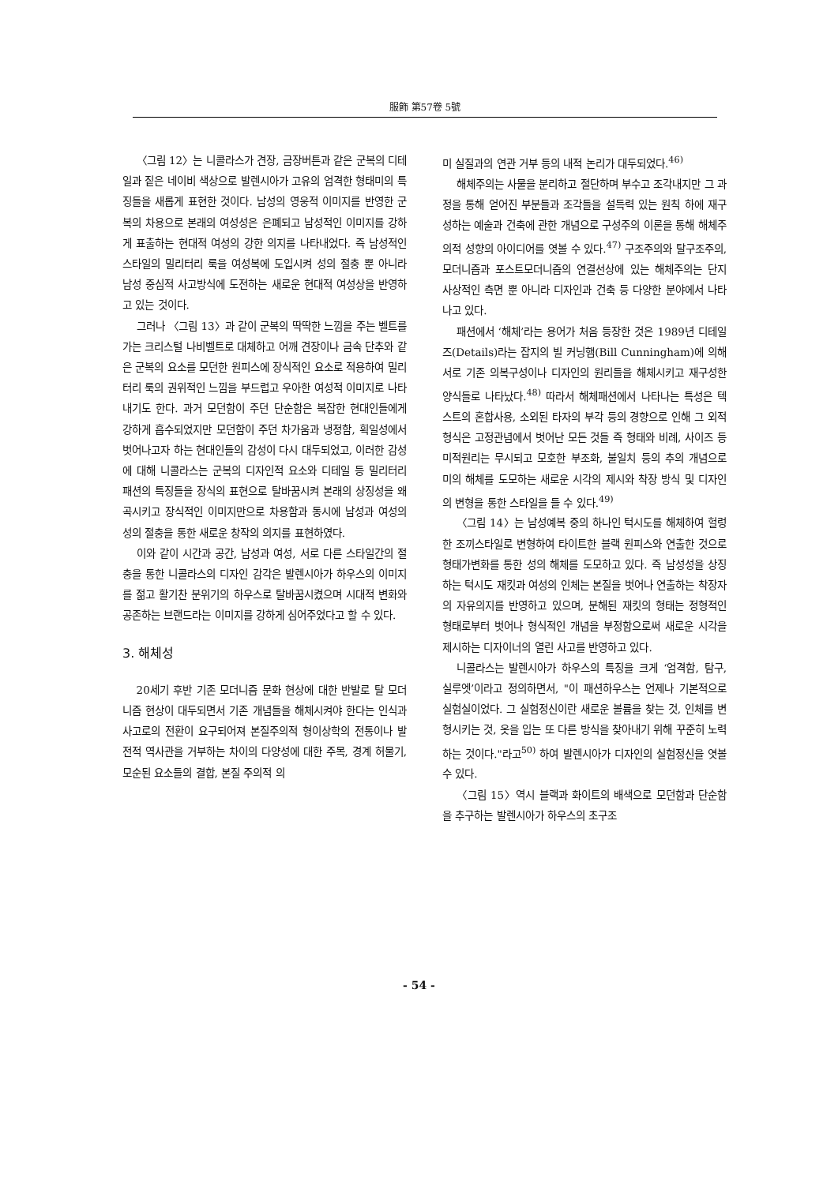服飾 第57卷 5號
〈그림 12〉는 니콜라스가 견장, 금장버튼과 같은 군복의 디테일과 짙은 네이비 색상으로 발렌시아가 고유의 엄격한 형태미의 특징들을 새롭게 표현한 것이다. 남성의 영웅적 이미지를 반영한 군복의 차용으로 본래의 여성성은 은폐되고 남성적인 이미지를 강하게 표출하는 현대적 여성의 강한 의지를 나타내었다. 즉 남성적인 스타일의 밀리터리 룩을 여성복에 도입시켜 성의 절충 뿐 아니라 남성 중심적 사고방식에 도전하는 새로운 현대적 여성상을 반영하고 있는 것이다.
그러나 〈그림 13〉과 같이 군복의 딱딱한 느낌을 주는 벨트를 가는 크리스털 나비벨트로 대체하고 어깨 견장이나 금속 단추와 같은 군복의 요소를 모던한 원피스에 장식적인 요소로 적용하여 밀리터리 룩의 권위적인 느낌을 부드럽고 우아한 여성적 이미지로 나타내기도 한다. 과거 모던함이 주던 단순함은 복잡한 현대인들에게 강하게 흡수되었지만 모던함이 주던 차가움과 냉정함, 획일성에서 벗어나고자 하는 현대인들의 감성이 다시 대두되었고, 이러한 감성에 대해 니콜라스는 군복의 디자인적 요소와 디테일 등 밀리터리 패션의 특징들을 장식의 표현으로 탈바꿈시켜 본래의 상징성을 왜곡시키고 장식적인 이미지만으로 차용함과 동시에 남성과 여성의 성의 절충을 통한 새로운 창작의 의지를 표현하였다.
이와 같이 시간과 공간, 남성과 여성, 서로 다른 스타일간의 절충을 통한 니콜라스의 디자인 감각은 발렌시아가 하우스의 이미지를 젊고 활기찬 분위기의 하우스로 탈바꿈시켰으며 시대적 변화와 공존하는 브랜드라는 이미지를 강하게 심어주었다고 할 수 있다.
3. 해체성
20세기 후반 기존 모더니즘 문화 현상에 대한 반발로 탈 모더니즘 현상이 대두되면서 기존 개념들을 해체시켜야 한다는 인식과 사고로의 전환이 요구되어져 본질주의적 형이상학의 전통이나 발전적 역사관을 거부하는 차이의 다양성에 대한 주목, 경계 허물기, 모순된 요소들의 결합, 본질 주의적 의
미 실질과의 연관 거부 등의 내적 논리가 대두되었다.<sup>46)</sup>
해체주의는 사물을 분리하고 절단하며 부수고 조각내지만 그 과정을 통해 얻어진 부분들과 조각들을 설득력 있는 원칙 하에 재구성하는 예술과 건축에 관한 개념으로 구성주의 이론을 통해 해체주의적 성향의 아이디어를 엿볼 수 있다.<sup>47)</sup> 구조주의와 탈구조주의, 모더니즘과 포스트모더니즘의 연결선상에 있는 해체주의는 단지 사상적인 측면 뿐 아니라 디자인과 건축 등 다양한 분야에서 나타나고 있다.
패션에서 ‘해체’라는 용어가 처음 등장한 것은 1989년 디테일즈(Details)라는 잡지의 빌 커닝햄(Bill Cunningham)에 의해서로 기존 의복구성이나 디자인의 원리들을 해체시키고 재구성한 양식들로 나타났다.<sup>48)</sup> 따라서 해체패션에서 나타나는 특성은 텍스트의 혼합사용, 소외된 타자의 부각 등의 경향으로 인해 그 외적 형식은 고정관념에서 벗어난 모든 것들 즉 형태와 비례, 사이즈 등 미적원리는 무시되고 모호한 부조화, 불일치 등의 추의 개념으로 미의 해체를 도모하는 새로운 시각의 제시와 착장 방식 및 디자인의 변형을 통한 스타일을 들 수 있다.<sup>49)</sup>
〈그림 14〉는 남성예복 중의 하나인 턱시도를 해체하여 헐렁한 조끼스타일로 변형하여 타이트한 블랙 원피스와 연출한 것으로 형태가변화를 통한 성의 해체를 도모하고 있다. 즉 남성성을 상징하는 턱시도 재킷과 여성의 인체는 본질을 벗어나 연출하는 착장자의 자유의지를 반영하고 있으며, 분해된 재킷의 형태는 정형적인 형태로부터 벗어나 형식적인 개념을 부정함으로써 새로운 시각을 제시하는 디자이너의 열린 사고를 반영하고 있다.
니콜라스는 발렌시아가 하우스의 특징을 크게 ‘엄격함, 탐구, 실루엣’이라고 정의하면서, "이 패션하우스는 언제나 기본적으로 실험실이었다. 그 실험정신이란 새로운 볼륨을 찾는 것, 인체를 변형시키는 것, 옷을 입는 또 다른 방식을 찾아내기 위해 꾸준히 노력하는 것이다."라고<sup>50)</sup> 하여 발렌시아가 디자인의 실험정신을 엿볼 수 있다.
〈그림 15〉역시 블랙과 화이트의 배색으로 모던함과 단순함을 추구하는 발렌시아가 하우스의 초구조
- 54 -